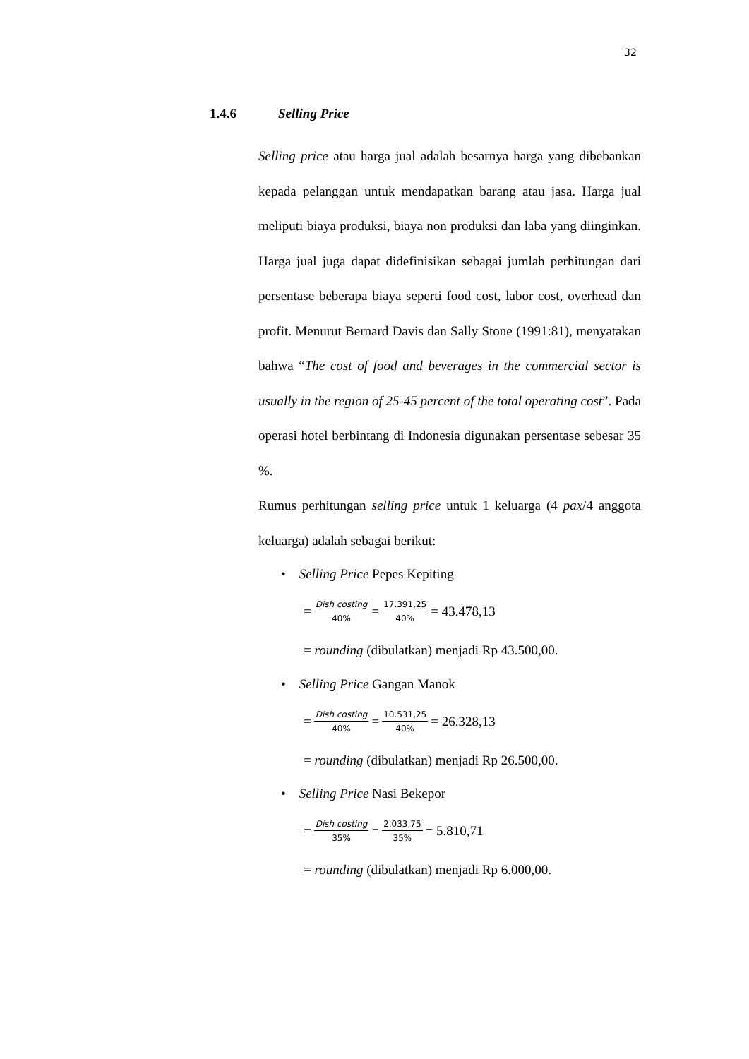32
1.4.6 Selling Price
Selling price atau harga jual adalah besarnya harga yang dibebankan kepada pelanggan untuk mendapatkan barang atau jasa. Harga jual meliputi biaya produksi, biaya non produksi dan laba yang diinginkan. Harga jual juga dapat didefinisikan sebagai jumlah perhitungan dari persentase beberapa biaya seperti food cost, labor cost, overhead dan profit. Menurut Bernard Davis dan Sally Stone (1991:81), menyatakan bahwa “The cost of food and beverages in the commercial sector is usually in the region of 25-45 percent of the total operating cost”. Pada operasi hotel berbintang di Indonesia digunakan persentase sebesar 35 %.
Rumus perhitungan selling price untuk 1 keluarga (4 pax/4 anggota keluarga) adalah sebagai berikut:
• Selling Price Pepes Kepiting
= Dish costing 40% = 17.391,25 40% = 43.478,13
= rounding (dibulatkan) menjadi Rp 43.500,00.
• Selling Price Gangan Manok
= Dish costing 40% = 10.531,25 40% = 26.328,13
= rounding (dibulatkan) menjadi Rp 26.500,00.
• Selling Price Nasi Bekepor
= Dish costing 35% = 2.033,75 35% = 5.810,71
= rounding (dibulatkan) menjadi Rp 6.000,00.